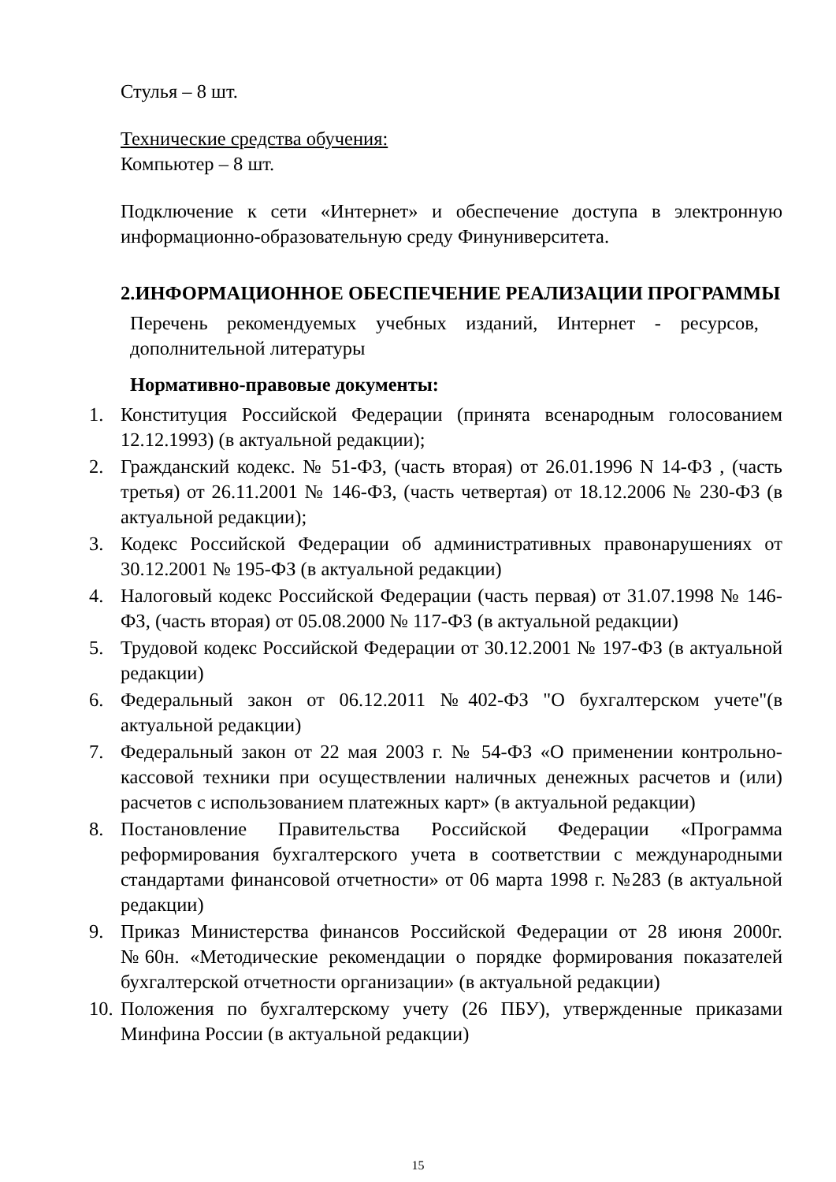Стулья – 8 шт.
Технические средства обучения:
Компьютер – 8 шт.
Подключение к сети «Интернет» и обеспечение доступа в электронную информационно-образовательную среду Финуниверситета.
2.ИНФОРМАЦИОННОЕ ОБЕСПЕЧЕНИЕ РЕАЛИЗАЦИИ ПРОГРАММЫ
Перечень рекомендуемых учебных изданий, Интернет - ресурсов, дополнительной литературы
Нормативно-правовые документы:
1. Конституция Российской Федерации (принята всенародным голосованием 12.12.1993) (в актуальной редакции);
2. Гражданский кодекс. № 51-ФЗ, (часть вторая) от 26.01.1996 N 14-ФЗ , (часть третья) от 26.11.2001 № 146-ФЗ, (часть четвертая) от 18.12.2006 № 230-ФЗ (в актуальной редакции);
3. Кодекс Российской Федерации об административных правонарушениях от 30.12.2001 № 195-ФЗ (в актуальной редакции)
4. Налоговый кодекс Российской Федерации (часть первая) от 31.07.1998 № 146-ФЗ, (часть вторая) от 05.08.2000 № 117-ФЗ (в актуальной редакции)
5. Трудовой кодекс Российской Федерации от 30.12.2001 № 197-ФЗ (в актуальной редакции)
6. Федеральный закон от 06.12.2011 №402-ФЗ "О бухгалтерском учете"(в актуальной редакции)
7. Федеральный закон от 22 мая 2003 г. № 54-ФЗ «О применении контрольно-кассовой техники при осуществлении наличных денежных расчетов и (или) расчетов с использованием платежных карт» (в актуальной редакции)
8. Постановление Правительства Российской Федерации «Программа реформирования бухгалтерского учета в соответствии с международными стандартами финансовой отчетности» от 06 марта 1998 г. №283 (в актуальной редакции)
9. Приказ Министерства финансов Российской Федерации от 28 июня 2000г. №60н. «Методические рекомендации о порядке формирования показателей бухгалтерской отчетности организации» (в актуальной редакции)
10. Положения по бухгалтерскому учету (26 ПБУ), утвержденные приказами Минфина России (в актуальной редакции)
15